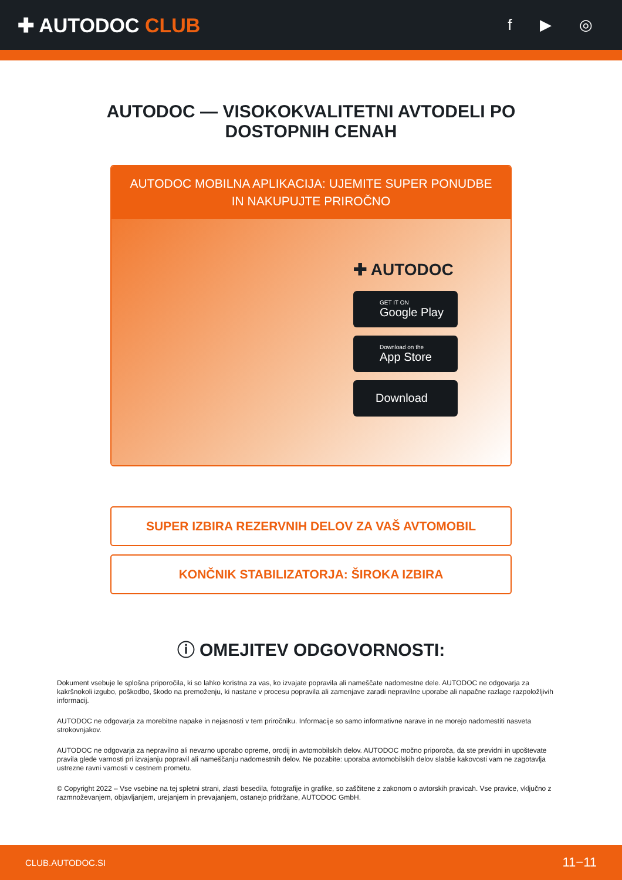✚ AUTODOC CLUB
f ▶ ◎
AUTODOC — VISOKOKVALITETNI AVTODELI PO DOSTOPNIH CENAH
AUTODOC MOBILNA APLIKACIJA: UJEMITE SUPER PONUDBE IN NAKUPUJTE PRIROČNO
✚ AUTODOC
GET IT ON
Google Play
Download on the
App Store
Download
SUPER IZBIRA REZERVNIH DELOV ZA VAŠ AVTOMOBIL
KONČNIK STABILIZATORJA: ŠIROKA IZBIRA
ⓘ OMEJITEV ODGOVORNOSTI:
Dokument vsebuje le splošna priporočila, ki so lahko koristna za vas, ko izvajate popravila ali nameščate nadomestne dele. AUTODOC ne odgovarja za kakršnokoli izgubo, poškodbo, škodo na premoženju, ki nastane v procesu popravila ali zamenjave zaradi nepravilne uporabe ali napačne razlage razpoložljivih informacij.
AUTODOC ne odgovarja za morebitne napake in nejasnosti v tem priročniku. Informacije so samo informativne narave in ne morejo nadomestiti nasveta strokovnjakov.
AUTODOC ne odgovarja za nepravilno ali nevarno uporabo opreme, orodij in avtomobilskih delov. AUTODOC močno priporoča, da ste previdni in upoštevate pravila glede varnosti pri izvajanju popravil ali nameščanju nadomestnih delov. Ne pozabite: uporaba avtomobilskih delov slabše kakovosti vam ne zagotavlja ustrezne ravni varnosti v cestnem prometu.
© Copyright 2022 – Vse vsebine na tej spletni strani, zlasti besedila, fotografije in grafike, so zaščitene z zakonom o avtorskih pravicah. Vse pravice, vključno z razmnoževanjem, objavljanjem, urejanjem in prevajanjem, ostanejo pridržane, AUTODOC GmbH.
CLUB.AUTODOC.SI 11−11